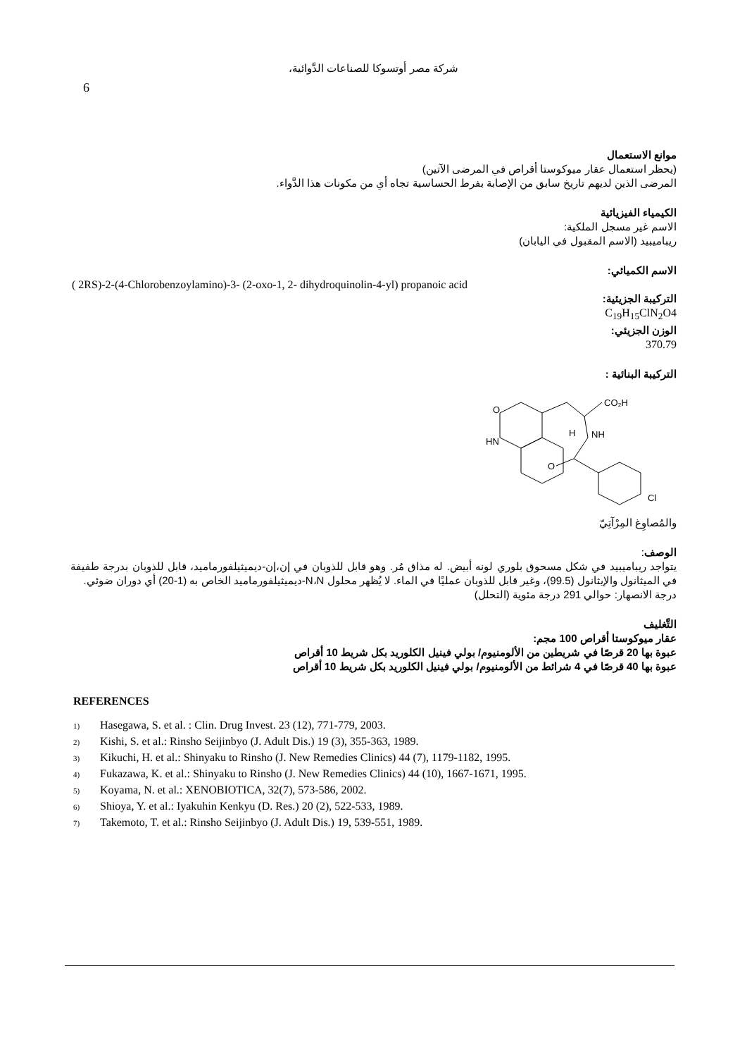شركة مصر أوتسوكا للصناعات الدَّوائية،
6
موانع الاستعمال
(يحظر استعمال عقار ميوكوستا أقراص في المرضى الآتين)
المرضى الذين لديهم تاريخ سابق من الإصابة بفرط الحساسية تجاه أي من مكونات هذا الدَّواء.
الكيمياء الفيزيائية
الاسم غير مسجل الملكية:
ريباميبيد (الاسم المقبول في اليابان)
الاسم الكميائي:
( 2RS)-2-(4-Chlorobenzoylamino)-3- (2-oxo-1, 2- dihydroquinolin-4-yl) propanoic acid
التركيبة الجزيئية:
C<sub>19</sub>H<sub>15</sub>ClN<sub>2</sub>O4
الوزن الجزيئي:
370.79
التركيبة البنائية :
O
HN
CO₂H
H
NH
O
Cl
والمُصاوِغ المِرْآتِيّ
الوصف:
يتواجد ريباميبيد في شكل مسحوق بلوري لونه أبيض. له مذاق مُر. وهو قابل للذوبان في إن،إن-ديميثيلفورماميد، قابل للذوبان بدرجة طفيفة في الميثانول والإيثانول (99.5)، وغير قابل للذوبان عمليًا في الماء. لا يُظهر محلول N،N-ديميثيلفورماميد الخاص به (1-20) أي دوران ضوئي.
درجة الانصهار: حوالي 291 درجة مئوية (التحلل)
التَّغليف
عقار ميوكوستا أقراص 100 مجم:
عبوة بها 20 قرصًا في شريطين من الألومنيوم/ بولي فينيل الكلوريد بكل شريط 10 أقراص
عبوة بها 40 قرصًا في 4 شرائط من الألومنيوم/ بولي فينيل الكلوريد بكل شريط 10 أقراص
REFERENCES
1) Hasegawa, S. et al. : Clin. Drug Invest. 23 (12), 771-779, 2003.
2) Kishi, S. et al.: Rinsho Seijinbyo (J. Adult Dis.) 19 (3), 355-363, 1989.
3) Kikuchi, H. et al.: Shinyaku to Rinsho (J. New Remedies Clinics) 44 (7), 1179-1182, 1995.
4) Fukazawa, K. et al.: Shinyaku to Rinsho (J. New Remedies Clinics) 44 (10), 1667-1671, 1995.
5) Koyama, N. et al.: XENOBIOTICA, 32(7), 573-586, 2002.
6) Shioya, Y. et al.: Iyakuhin Kenkyu (D. Res.) 20 (2), 522-533, 1989.
7) Takemoto, T. et al.: Rinsho Seijinbyo (J. Adult Dis.) 19, 539-551, 1989.